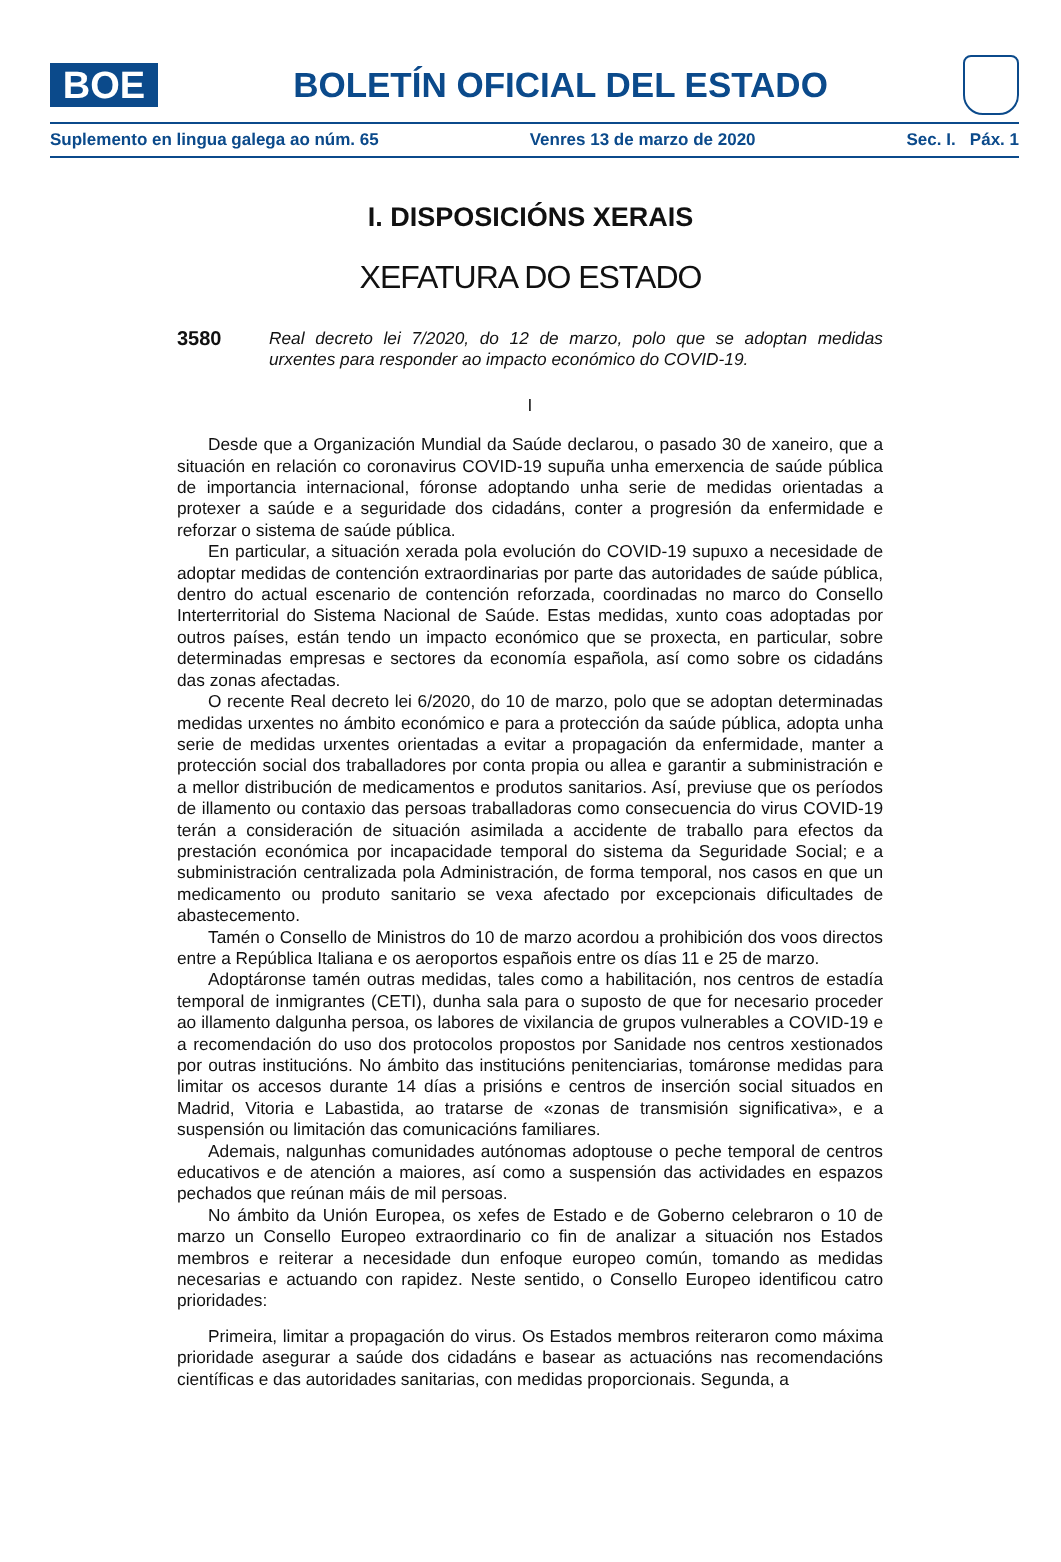BOE
BOLETÍN OFICIAL DEL ESTADO
Suplemento en lingua galega ao núm. 65 Venres 13 de marzo de 2020 Sec. I. Páx. 1
I. DISPOSICIÓNS XERAIS
XEFATURA DO ESTADO
3580
Real decreto lei 7/2020, do 12 de marzo, polo que se adoptan medidas urxentes para responder ao impacto económico do COVID-19.
I
Desde que a Organización Mundial da Saúde declarou, o pasado 30 de xaneiro, que a situación en relación co coronavirus COVID-19 supuña unha emerxencia de saúde pública de importancia internacional, fóronse adoptando unha serie de medidas orientadas a protexer a saúde e a seguridade dos cidadáns, conter a progresión da enfermidade e reforzar o sistema de saúde pública.
En particular, a situación xerada pola evolución do COVID-19 supuxo a necesidade de adoptar medidas de contención extraordinarias por parte das autoridades de saúde pública, dentro do actual escenario de contención reforzada, coordinadas no marco do Consello Interterritorial do Sistema Nacional de Saúde. Estas medidas, xunto coas adoptadas por outros países, están tendo un impacto económico que se proxecta, en particular, sobre determinadas empresas e sectores da economía española, así como sobre os cidadáns das zonas afectadas.
O recente Real decreto lei 6/2020, do 10 de marzo, polo que se adoptan determinadas medidas urxentes no ámbito económico e para a protección da saúde pública, adopta unha serie de medidas urxentes orientadas a evitar a propagación da enfermidade, manter a protección social dos traballadores por conta propia ou allea e garantir a subministración e a mellor distribución de medicamentos e produtos sanitarios. Así, previuse que os períodos de illamento ou contaxio das persoas traballadoras como consecuencia do virus COVID-19 terán a consideración de situación asimilada a accidente de traballo para efectos da prestación económica por incapacidade temporal do sistema da Seguridade Social; e a subministración centralizada pola Administración, de forma temporal, nos casos en que un medicamento ou produto sanitario se vexa afectado por excepcionais dificultades de abastecemento.
Tamén o Consello de Ministros do 10 de marzo acordou a prohibición dos voos directos entre a República Italiana e os aeroportos españois entre os días 11 e 25 de marzo.
Adoptáronse tamén outras medidas, tales como a habilitación, nos centros de estadía temporal de inmigrantes (CETI), dunha sala para o suposto de que for necesario proceder ao illamento dalgunha persoa, os labores de vixilancia de grupos vulnerables a COVID-19 e a recomendación do uso dos protocolos propostos por Sanidade nos centros xestionados por outras institucións. No ámbito das institucións penitenciarias, tomáronse medidas para limitar os accesos durante 14 días a prisións e centros de inserción social situados en Madrid, Vitoria e Labastida, ao tratarse de «zonas de transmisión significativa», e a suspensión ou limitación das comunicacións familiares.
Ademais, nalgunhas comunidades autónomas adoptouse o peche temporal de centros educativos e de atención a maiores, así como a suspensión das actividades en espazos pechados que reúnan máis de mil persoas.
No ámbito da Unión Europea, os xefes de Estado e de Goberno celebraron o 10 de marzo un Consello Europeo extraordinario co fin de analizar a situación nos Estados membros e reiterar a necesidade dun enfoque europeo común, tomando as medidas necesarias e actuando con rapidez. Neste sentido, o Consello Europeo identificou catro prioridades:
Primeira, limitar a propagación do virus. Os Estados membros reiteraron como máxima prioridade asegurar a saúde dos cidadáns e basear as actuacións nas recomendacións científicas e das autoridades sanitarias, con medidas proporcionais. Segunda, a